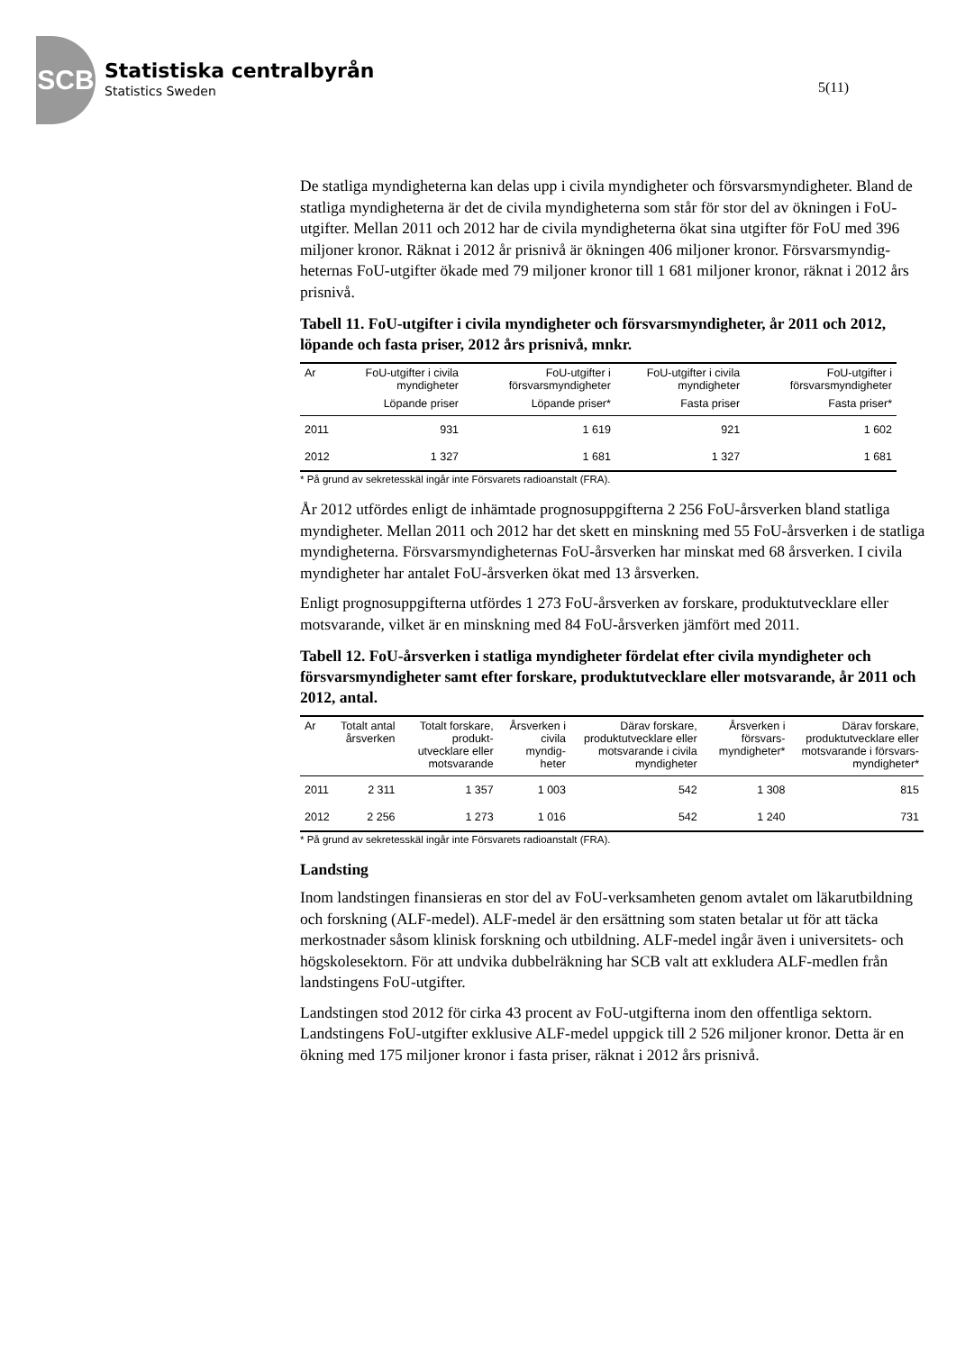SCB
Statistiska centralbyrån
Statistics Sweden
5(11)
De statliga myndigheterna kan delas upp i civila myndigheter och försvars­myndigheter. Bland de statliga myndigheterna är det de civila myndigheterna som står för stor del av ökningen i FoU-utgifter. Mellan 2011 och 2012 har de civila myndigheterna ökat sina utgifter för FoU med 396 miljoner kronor. Räknat i 2012 år prisnivå är ökningen 406 miljoner kronor. Försvarsmyndig­heternas FoU-utgifter ökade med 79 miljoner kronor till 1 681 miljoner kronor, räknat i 2012 års prisnivå.
Tabell 11. FoU-utgifter i civila myndigheter och försvarsmyndigheter, år 2011 och 2012, löpande och fasta priser, 2012 års prisnivå, mnkr.
| Ar | FoU-utgifter i civila myndigheter | FoU-utgifter i försvarsmyndigheter | FoU-utgifter i civila myndigheter | FoU-utgifter i försvarsmyndigheter |
| --- | --- | --- | --- | --- |
| | Löpande priser | Löpande priser* | Fasta priser | Fasta priser* |
| 2011 | 931 | 1 619 | 921 | 1 602 |
| 2012 | 1 327 | 1 681 | 1 327 | 1 681 |
* På grund av sekretesskäl ingår inte Försvarets radioanstalt (FRA).
År 2012 utfördes enligt de inhämtade prognosuppgifterna 2 256 FoU-årsverken bland statliga myndigheter. Mellan 2011 och 2012 har det skett en minskning med 55 FoU-årsverken i de statliga myndigheterna. Försvarsmyndigheternas FoU-årsverken har minskat med 68 årsverken. I civila myndigheter har antalet FoU-årsverken ökat med 13 årsverken.
Enligt prognosuppgifterna utfördes 1 273 FoU-årsverken av forskare, produktutvecklare eller motsvarande, vilket är en minskning med 84 FoU-årsverken jämfört med 2011.
Tabell 12. FoU-årsverken i statliga myndigheter fördelat efter civila myndigheter och försvarsmyndigheter samt efter forskare, produkt­utvecklare eller motsvarande, år 2011 och 2012, antal.
| Ar | Totalt antal årsverken | Totalt forskare, produkt-utvecklare eller motsvarande | Årsverken i civila myndig-heter | Därav forskare, produktutvecklare eller motsvarande i civila myndigheter | Årsverken i försvars-myndigheter* | Därav forskare, produktutvecklare eller motsvarande i försvars-myndigheter* |
| --- | --- | --- | --- | --- | --- | --- |
| 2011 | 2 311 | 1 357 | 1 003 | 542 | 1 308 | 815 |
| 2012 | 2 256 | 1 273 | 1 016 | 542 | 1 240 | 731 |
* På grund av sekretesskäl ingår inte Försvarets radioanstalt (FRA).
Landsting
Inom landstingen finansieras en stor del av FoU-verksamheten genom avtalet om läkarutbildning och forskning (ALF-medel). ALF-medel är den ersättning som staten betalar ut för att täcka merkostnader såsom klinisk forskning och utbildning. ALF-medel ingår även i universitets- och högskolesektorn. För att undvika dubbelräkning har SCB valt att exkludera ALF-medlen från landstingens FoU-utgifter.
Landstingen stod 2012 för cirka 43 procent av FoU-utgifterna inom den offentliga sektorn. Landstingens FoU-utgifter exklusive ALF-medel uppgick till 2 526 miljoner kronor. Detta är en ökning med 175 miljoner kronor i fasta priser, räknat i 2012 års prisnivå.